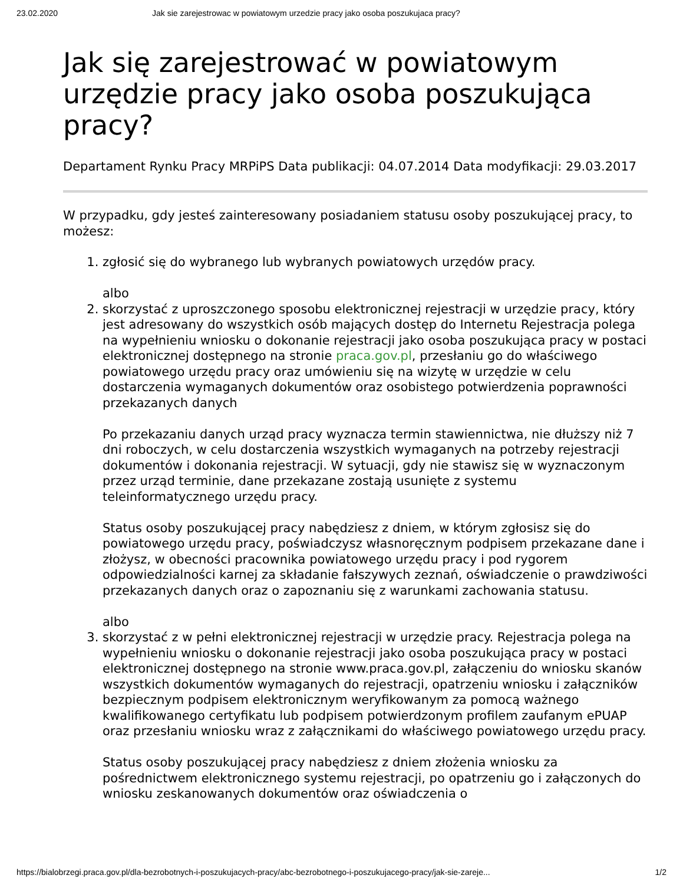23.02.2020 Jak sie zarejestrowac w powiatowym urzedzie pracy jako osoba poszukujaca pracy?
Jak się zarejestrować w powiatowym urzędzie pracy jako osoba poszukująca pracy?
Departament Rynku Pracy MRPiPS Data publikacji: 04.07.2014 Data modyfikacji: 29.03.2017
W przypadku, gdy jesteś zainteresowany posiadaniem statusu osoby poszukującej pracy, to możesz:
1. zgłosić się do wybranego lub wybranych powiatowych urzędów pracy.
albo
2. skorzystać z uproszczonego sposobu elektronicznej rejestracji w urzędzie pracy, który jest adresowany do wszystkich osób mających dostęp do Internetu Rejestracja polega na wypełnieniu wniosku o dokonanie rejestracji jako osoba poszukująca pracy w postaci elektronicznej dostępnego na stronie praca.gov.pl, przesłaniu go do właściwego powiatowego urzędu pracy oraz umówieniu się na wizytę w urzędzie w celu dostarczenia wymaganych dokumentów oraz osobistego potwierdzenia poprawności przekazanych danych
Po przekazaniu danych urząd pracy wyznacza termin stawiennictwa, nie dłuższy niż 7 dni roboczych, w celu dostarczenia wszystkich wymaganych na potrzeby rejestracji dokumentów i dokonania rejestracji. W sytuacji, gdy nie stawisz się w wyznaczonym przez urząd terminie, dane przekazane zostają usunięte z systemu teleinformatycznego urzędu pracy.
Status osoby poszukującej pracy nabędziesz z dniem, w którym zgłosisz się do powiatowego urzędu pracy, poświadczysz własnoręcznym podpisem przekazane dane i złożysz, w obecności pracownika powiatowego urzędu pracy i pod rygorem odpowiedzialności karnej za składanie fałszywych zeznań, oświadczenie o prawdziwości przekazanych danych oraz o zapoznaniu się z warunkami zachowania statusu.
albo
3. skorzystać z w pełni elektronicznej rejestracji w urzędzie pracy. Rejestracja polega na wypełnieniu wniosku o dokonanie rejestracji jako osoba poszukująca pracy w postaci elektronicznej dostępnego na stronie www.praca.gov.pl, załączeniu do wniosku skanów wszystkich dokumentów wymaganych do rejestracji, opatrzeniu wniosku i załączników bezpiecznym podpisem elektronicznym weryfikowanym za pomocą ważnego kwalifikowanego certyfikatu lub podpisem potwierdzonym profilem zaufanym ePUAP oraz przesłaniu wniosku wraz z załącznikami do właściwego powiatowego urzędu pracy.
Status osoby poszukującej pracy nabędziesz z dniem złożenia wniosku za pośrednictwem elektronicznego systemu rejestracji, po opatrzeniu go i załączonych do wniosku zeskanowanych dokumentów oraz oświadczenia o
https://bialobrzegi.praca.gov.pl/dla-bezrobotnych-i-poszukujacych-pracy/abc-bezrobotnego-i-poszukujacego-pracy/jak-sie-zareje... 1/2